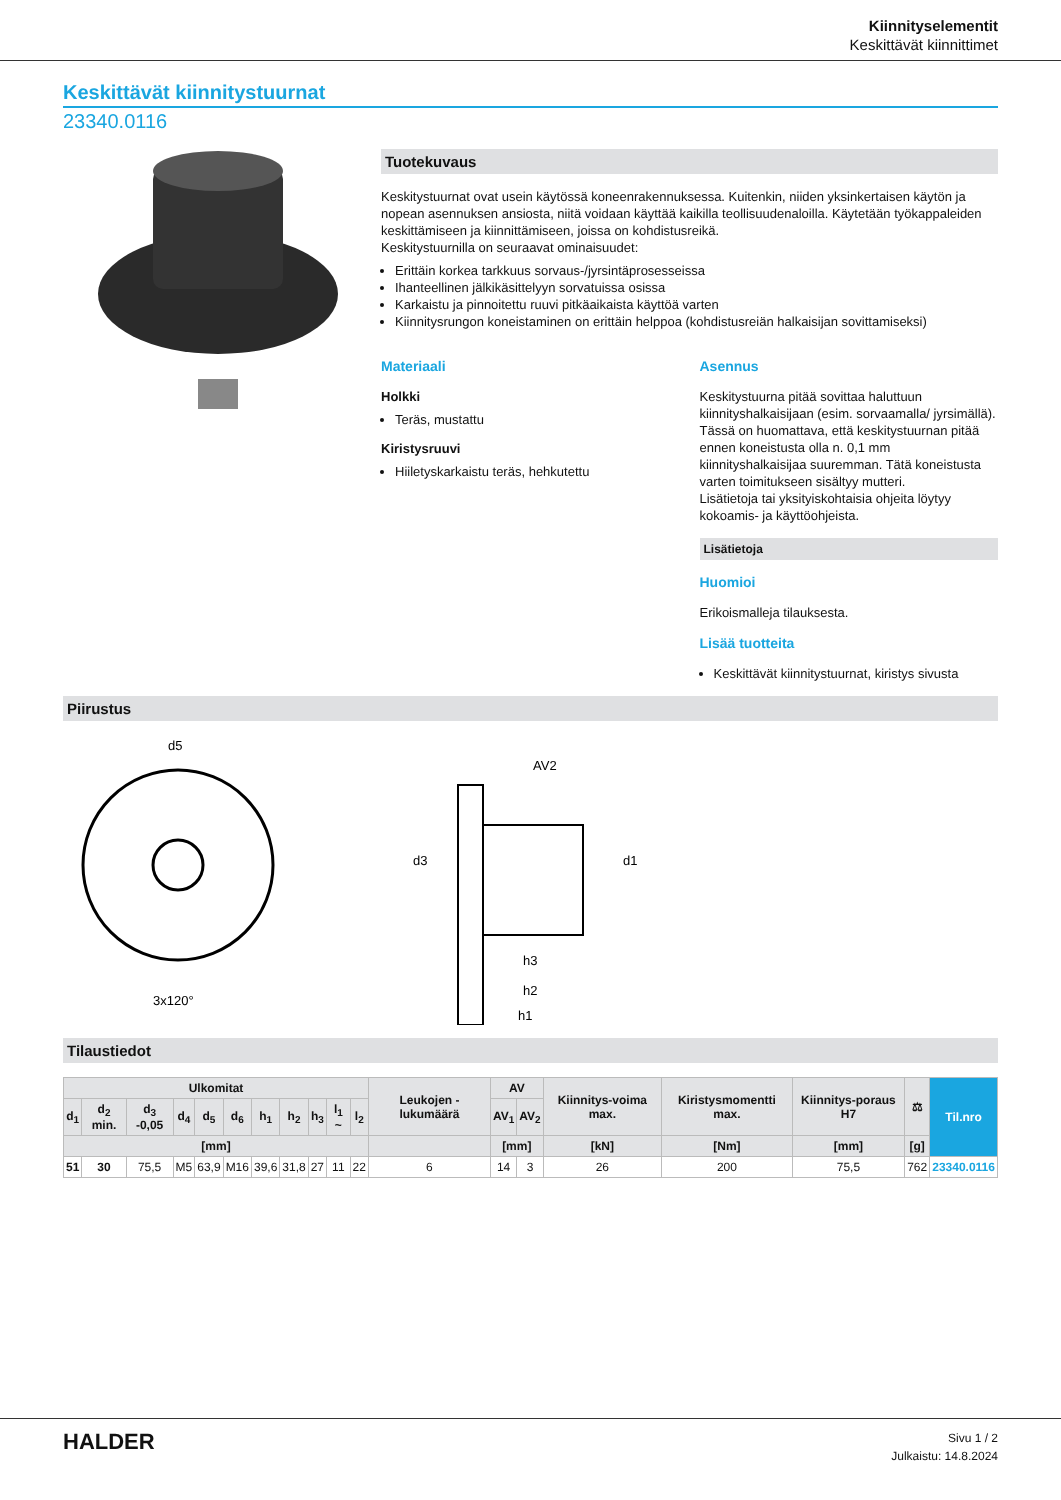Kiinnityselementit
Keskittävät kiinnittimet
Keskittävät kiinnitystuurnat
23340.0116
Tuotekuvaus
Keskitystuurnat ovat usein käytössä koneenrakennuksessa. Kuitenkin, niiden yksinkertaisen käytön ja nopean asennuksen ansiosta, niitä voidaan käyttää kaikilla teollisuudenaloilla. Käytetään työkappaleiden keskittämiseen ja kiinnittämiseen, joissa on kohdistusreikä.
Keskitystuurnilla on seuraavat ominaisuudet:
Erittäin korkea tarkkuus sorvaus-/jyrsintäprosesseissa
Ihanteellinen jälkikäsittelyyn sorvatuissa osissa
Karkaistu ja pinnoitettu ruuvi pitkäaikaista käyttöä varten
Kiinnitysrungon koneistaminen on erittäin helppoa (kohdistusreiän halkaisijan sovittamiseksi)
Materiaali
Holkki
Teräs, mustattu
Kiristysruuvi
Hiiletyskarkaistu teräs, hehkutettu
Asennus
Keskitystuurna pitää sovittaa haluttuun kiinnityshalkaisijaan (esim. sorvaamalla/ jyrsimällä). Tässä on huomattava, että keskitystuurnan pitää ennen koneistusta olla n. 0,1 mm kiinnityshalkaisijaa suuremman. Tätä koneistusta varten toimitukseen sisältyy mutteri.
Lisätietoja tai yksityiskohtaisia ohjeita löytyy kokoamis- ja käyttöohjeista.
Lisätietoja
Huomioi
Erikoismalleja tilauksesta.
Lisää tuotteita
Keskittävät kiinnitystuurnat, kiristys sivusta
Piirustus
d5
3x120°
h3
h2
h1
AV2
d3
d1
Tilaustiedot
| Ulkomitat | | | | | | | | | | | Leukojen - lukumäärä | AV | | Kiinnitys-voima max. | Kiristysmomentti max. | Kiinnitys-poraus H7 | ⚖ | Til.nro |
| --- | --- | --- | --- | --- | --- | --- | --- | --- | --- | --- | --- | --- | --- | --- | --- | --- | --- | --- |
| d<sub>1</sub> | d<sub>2</sub> min. | d<sub>3</sub> -0,05 | d<sub>4</sub> | d<sub>5</sub> | d<sub>6</sub> | h<sub>1</sub> | h<sub>2</sub> | h<sub>3</sub> | l<sub>1</sub> ~ | l<sub>2</sub> | | AV<sub>1</sub> | AV<sub>2</sub> | | | | | |
| [mm] | | | | | | | | | | | | [mm] | | [kN] | [Nm] | [mm] | [g] | |
| 51 | 30 | 75,5 | M5 | 63,9 | M16 | 39,6 | 31,8 | 27 | 11 | 22 | 6 | 14 | 3 | 26 | 200 | 75,5 | 762 | 23340.0116 |
HALDER
Sivu 1 / 2
Julkaistu: 14.8.2024